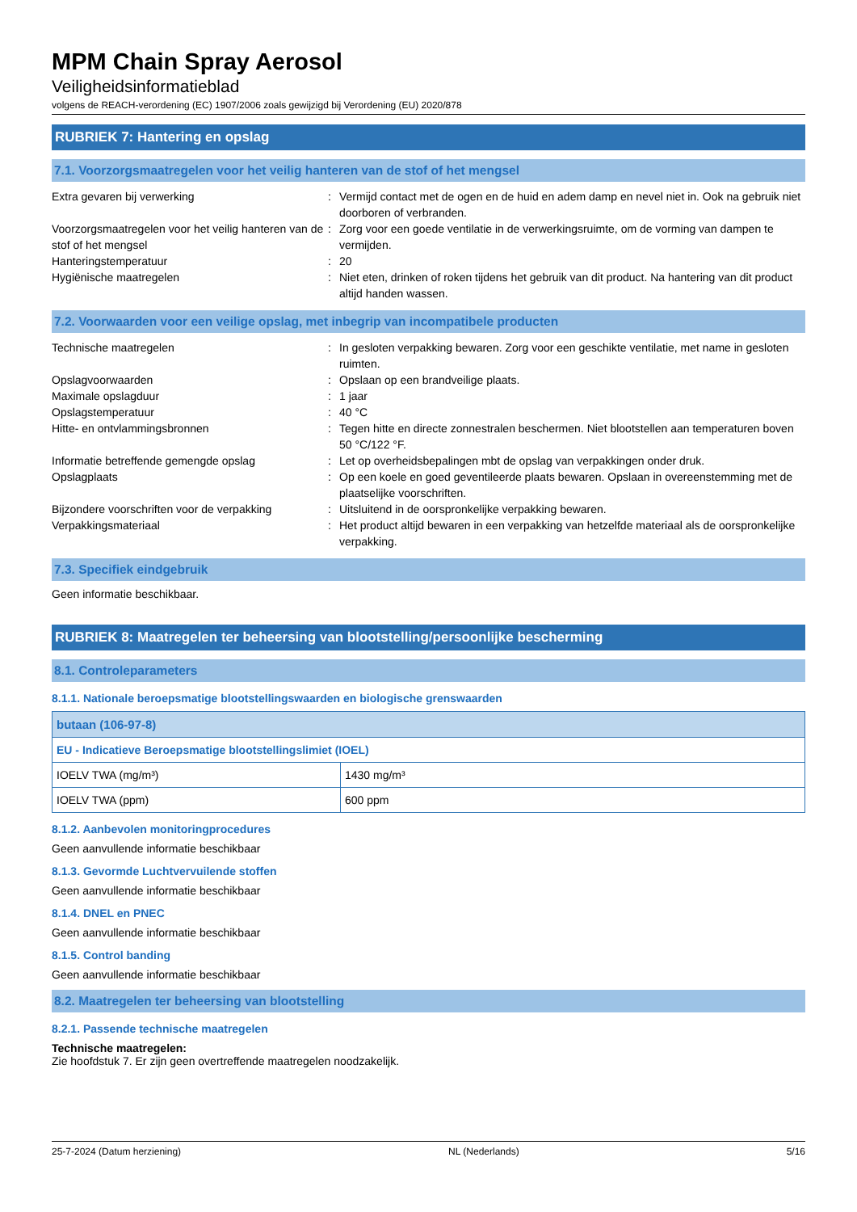MPM Chain Spray Aerosol
Veiligheidsinformatieblad
volgens de REACH-verordening (EC) 1907/2006 zoals gewijzigd bij Verordening (EU) 2020/878
RUBRIEK 7: Hantering en opslag
7.1. Voorzorgsmaatregelen voor het veilig hanteren van de stof of het mengsel
| Extra gevaren bij verwerking | : | Vermijd contact met de ogen en de huid en adem damp en nevel niet in. Ook na gebruik niet doorboren of verbranden. |
| Voorzorgsmaatregelen voor het veilig hanteren van de stof of het mengsel | : | Zorg voor een goede ventilatie in de verwerkingsruimte, om de vorming van dampen te vermijden. |
| Hanteringstemperatuur | : | 20 |
| Hygiënische maatregelen | : | Niet eten, drinken of roken tijdens het gebruik van dit product. Na hantering van dit product altijd handen wassen. |
7.2. Voorwaarden voor een veilige opslag, met inbegrip van incompatibele producten
| Technische maatregelen | : | In gesloten verpakking bewaren. Zorg voor een geschikte ventilatie, met name in gesloten ruimten. |
| Opslagvoorwaarden | : | Opslaan op een brandveilige plaats. |
| Maximale opslagduur | : | 1 jaar |
| Opslagstemperatuur | : | 40 °C |
| Hitte- en ontvlammingsbronnen | : | Tegen hitte en directe zonnestralen beschermen. Niet blootstellen aan temperaturen boven 50 °C/122 °F. |
| Informatie betreffende gemengde opslag | : | Let op overheidsbepalingen mbt de opslag van verpakkingen onder druk. |
| Opslagplaats | : | Op een koele en goed geventileerde plaats bewaren. Opslaan in overeenstemming met de plaatselijke voorschriften. |
| Bijzondere voorschriften voor de verpakking | : | Uitsluitend in de oorspronkelijke verpakking bewaren. |
| Verpakkingsmateriaal | : | Het product altijd bewaren in een verpakking van hetzelfde materiaal als de oorspronkelijke verpakking. |
7.3. Specifiek eindgebruik
Geen informatie beschikbaar.
RUBRIEK 8: Maatregelen ter beheersing van blootstelling/persoonlijke bescherming
8.1. Controleparameters
8.1.1. Nationale beroepsmatige blootstellingswaarden en biologische grenswaarden
| butaan (106-97-8) | |
| --- | --- |
| EU - Indicatieve Beroepsmatige blootstellingslimiet (IOEL) | |
| IOELV TWA (mg/m³) | 1430 mg/m³ |
| IOELV TWA (ppm) | 600 ppm |
8.1.2. Aanbevolen monitoringprocedures
Geen aanvullende informatie beschikbaar
8.1.3. Gevormde Luchtvervuilende stoffen
Geen aanvullende informatie beschikbaar
8.1.4. DNEL en PNEC
Geen aanvullende informatie beschikbaar
8.1.5. Control banding
Geen aanvullende informatie beschikbaar
8.2. Maatregelen ter beheersing van blootstelling
8.2.1. Passende technische maatregelen
Technische maatregelen:
Zie hoofdstuk 7. Er zijn geen overtreffende maatregelen noodzakelijk.
25-7-2024 (Datum herziening) NL (Nederlands) 5/16